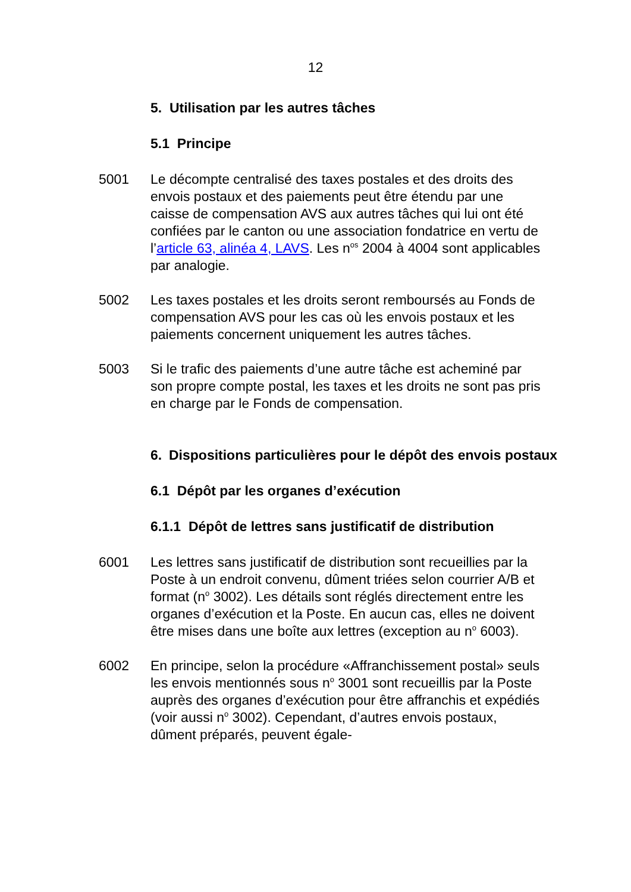12
5. Utilisation par les autres tâches
5.1 Principe
5001 Le décompte centralisé des taxes postales et des droits des envois postaux et des paiements peut être étendu par une caisse de compensation AVS aux autres tâches qui lui ont été confiées par le canton ou une association fondatrice en vertu de l’article 63, alinéa 4, LAVS. Les n<sup>os</sup> 2004 à 4004 sont applicables par analogie.
5002 Les taxes postales et les droits seront remboursés au Fonds de compensation AVS pour les cas où les envois postaux et les paiements concernent uniquement les autres tâches.
5003 Si le trafic des paiements d’une autre tâche est acheminé par son propre compte postal, les taxes et les droits ne sont pas pris en charge par le Fonds de compensation.
6. Dispositions particulières pour le dépôt des envois postaux
6.1 Dépôt par les organes d’exécution
6.1.1 Dépôt de lettres sans justificatif de distribution
6001 Les lettres sans justificatif de distribution sont recueillies par la Poste à un endroit convenu, dûment triées selon courrier A/B et format (n<sup>o</sup> 3002). Les détails sont réglés directement entre les organes d’exécution et la Poste. En aucun cas, elles ne doivent être mises dans une boîte aux lettres (exception au n<sup>o</sup> 6003).
6002 En principe, selon la procédure «Affranchissement postal» seuls les envois mentionnés sous n<sup>o</sup> 3001 sont recueillis par la Poste auprès des organes d’exécution pour être affranchis et expédiés (voir aussi n<sup>o</sup> 3002). Cependant, d’autres envois postaux, dûment préparés, peuvent égale-